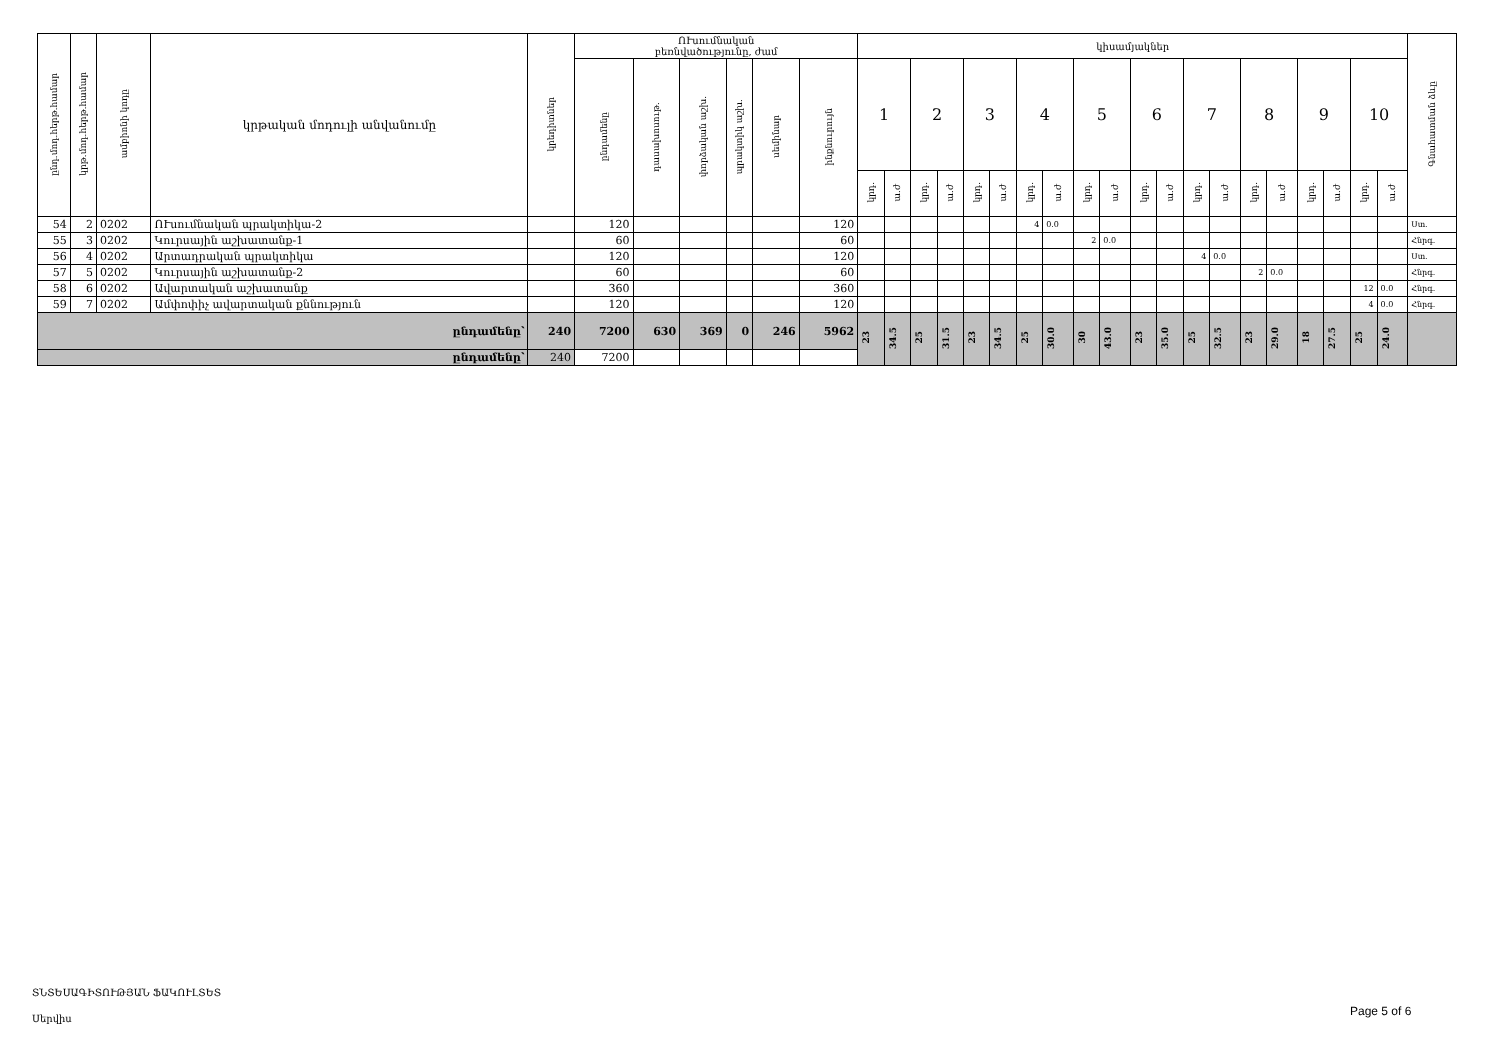| ընդ.մոդ.հերթ.համար | կրթ.մոդ.հերթ.համար | ամբիոնի կոդը | կրթական մոդուլի անվանումը | կրեդիտներ | ՈՒսումնական բեռնվածությունը, ժամ | | | | | | կիսամյակներ | | | | | | | | | | | | | | | | | | | | Գնահատման ձևը |
| --- | --- | --- | --- | --- | --- | --- | --- | --- | --- | --- | --- | --- | --- | --- | --- | --- | --- | --- | --- | --- | --- | --- | --- | --- | --- | --- | --- | --- | --- | --- | --- |
| | | | | | ընդամենը | դասախոսութ. | փորձական աշխ. | պրակտիկ աշխ. | սեմինար | ինքնուրույն | 1 | | 2 | | 3 | | 4 | | 5 | | 6 | | 7 | | 8 | | 9 | | 10 | | |
| | | | | | | | | | | | կրդ. | ա.ժ | կրդ. | ա.ժ | կրդ. | ա.ժ | կրդ. | ա.ժ | կրդ. | ա.ժ | կրդ. | ա.ժ | կրդ. | ա.ժ | կրդ. | ա.ժ | կրդ. | ա.ժ | կրդ. | ա.ժ | |
| 54 | 2 | 0202 | ՈՒսումնական պրակտիկա-2 | | 120 | | | | | 120 | | | | | | | 4 | 0.0 | | | | | | | | | | | | | Ստ. |
| 55 | 3 | 0202 | Կուրսային աշխատանք-1 | | 60 | | | | | 60 | | | | | | | | | 2 | 0.0 | | | | | | | | | | | Հնրգ. |
| 56 | 4 | 0202 | Արտադրական պրակտիկա | | 120 | | | | | 120 | | | | | | | | | | | | | 4 | 0.0 | | | | | | | Ստ. |
| 57 | 5 | 0202 | Կուրսային աշխատանք-2 | | 60 | | | | | 60 | | | | | | | | | | | | | | | 2 | 0.0 | | | | | Հնրգ. |
| 58 | 6 | 0202 | Ավարտական աշխատանք | | 360 | | | | | 360 | | | | | | | | | | | | | | | | | | | 12 | 0.0 | Հնրգ. |
| 59 | 7 | 0202 | Ամփոփիչ ավարտական քննություն | | 120 | | | | | 120 | | | | | | | | | | | | | | | | | | | 4 | 0.0 | Հնրգ. |
| ընդամենը՝ | | | | 240 | 7200 | 630 | 369 | 0 | 246 | 5962 | 23 | 34.5 | 25 | 31.5 | 23 | 34.5 | 25 | 30.0 | 30 | 43.0 | 23 | 35.0 | 25 | 32.5 | 23 | 29.0 | 18 | 27.5 | 25 | 24.0 | |
| ընդամենը՝ | | | | 240 | 7200 | | | | | | | | | | | | | | | | | | | | | | | | | | |
ՏՆՏԵՍԱԳԻՏՈՒԹՅԱՆ ՖԱԿՈՒԼՏԵՏ
Սերվիս
Page 5 of 6